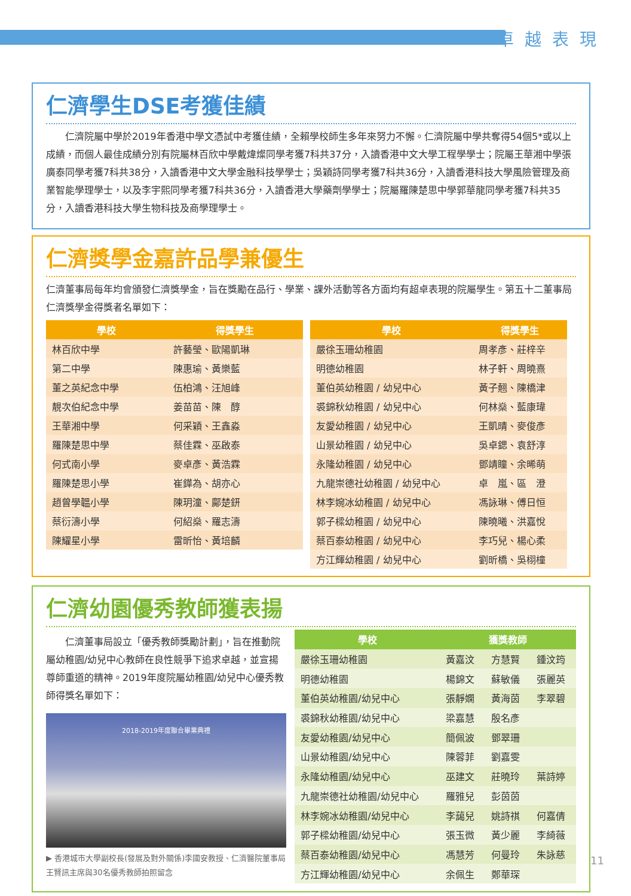卓越表現
仁濟學生DSE考獲佳績
　　仁濟院屬中學於2019年香港中學文憑試中考獲佳績，全賴學校師生多年來努力不懈。仁濟院屬中學共奪得54個5*或以上成績，而個人最佳成績分別有院屬林百欣中學戴煒燦同學考獲7科共37分，入讀香港中文大學工程學學士；院屬王華湘中學張廣泰同學考獲7科共38分，入讀香港中文大學金融科技學學士；吳穎詩同學考獲7科共36分，入讀香港科技大學風險管理及商業智能學理學士，以及李宇熙同學考獲7科共36分，入讀香港大學藥劑學學士；院屬羅陳楚思中學郭華龍同學考獲7科共35分，入讀香港科技大學生物科技及商學理學士。
仁濟獎學金嘉許品學兼優生
仁濟董事局每年均會頒發仁濟獎學金，旨在獎勵在品行、學業、課外活動等各方面均有超卓表現的院屬學生。第五十二董事局仁濟獎學金得獎者名單如下：
| 學校 | 得獎學生 |
| --- | --- |
| 林百欣中學 | 許藝瑩、歐陽凱琳 |
| 第二中學 | 陳惠瑜、黃樂藍 |
| 董之英紀念中學 | 伍柏鴻、汪旭峰 |
| 靚次伯紀念中學 | 姜苗苗、陳 醇 |
| 王華湘中學 | 何采穎、王鑫淼 |
| 羅陳楚思中學 | 蔡佳霖、巫啟泰 |
| 何式南小學 | 麥卓彥、黃浩霖 |
| 羅陳楚思小學 | 崔鏵為、胡亦心 |
| 趙曾學韞小學 | 陳玥潼、鄺楚鈃 |
| 蔡衍濤小學 | 何紹燊、羅志濤 |
| 陳耀星小學 | 雷昕怡、黃培麟 |
| 學校 | 得獎學生 |
| --- | --- |
| 嚴徐玉珊幼稚園 | 周孝彥、莊梓辛 |
| 明德幼稚園 | 林子軒、周曉熹 |
| 董伯英幼稚園 / 幼兒中心 | 黃子翹、陳橋津 |
| 裘錦秋幼稚園 / 幼兒中心 | 何林燊、藍康瑋 |
| 友愛幼稚園 / 幼兒中心 | 王凱晴、麥俊彥 |
| 山景幼稚園 / 幼兒中心 | 吳卓鍶、袁舒淳 |
| 永隆幼稚園 / 幼兒中心 | 鄧靖瞳、余晞萌 |
| 九龍崇德社幼稚園 / 幼兒中心 | 卓 嵐、區 澄 |
| 林李婉冰幼稚園 / 幼兒中心 | 馮詠琳、傅日恒 |
| 郭子樑幼稚園 / 幼兒中心 | 陳曉曦、洪嘉悅 |
| 蔡百泰幼稚園 / 幼兒中心 | 李巧兒、楊心柔 |
| 方江輝幼稚園 / 幼兒中心 | 劉昕橋、吳栩橦 |
仁濟幼園優秀教師獲表揚
　　仁濟董事局設立「優秀教師獎勵計劃」，旨在推動院屬幼稚園/幼兒中心教師在良性競爭下追求卓越，並宣揚尊師重道的精神。2019年度院屬幼稚園/幼兒中心優秀教師得獎名單如下：
2018-2019年度聯合畢業典禮
▶ 香港城市大學副校長(發展及對外關係)李國安教授、仁濟醫院董事局王賢訊主席與30名優秀教師拍照留念
| 學校 | 獲獎教師 | | |
| --- | --- | --- | --- |
| 嚴徐玉珊幼稚園 | 黃嘉汶 | 方慧賢 | 鍾汶筠 |
| 明德幼稚園 | 楊錦文 | 蘇敏儀 | 張麗英 |
| 董伯英幼稚園/幼兒中心 | 張靜嫻 | 黃海茵 | 李翠碧 |
| 裘錦秋幼稚園/幼兒中心 | 梁嘉慧 | 殷名彥 | |
| 友愛幼稚園/幼兒中心 | 簡佩波 | 鄧翠珊 | |
| 山景幼稚園/幼兒中心 | 陳蓉菲 | 劉嘉雯 | |
| 永隆幼稚園/幼兒中心 | 巫建文 | 莊曉玲 | 葉詩婷 |
| 九龍崇德社幼稚園/幼兒中心 | 羅雅兒 | 彭茵茵 | |
| 林李婉冰幼稚園/幼兒中心 | 李藹兒 | 姚詩祺 | 何嘉倩 |
| 郭子樑幼稚園/幼兒中心 | 張玉微 | 黃少麗 | 李綺薇 |
| 蔡百泰幼稚園/幼兒中心 | 馮慧芳 | 何曼玲 | 朱詠慈 |
| 方江輝幼稚園/幼兒中心 | 余佩生 | 鄭華琛 | |
11